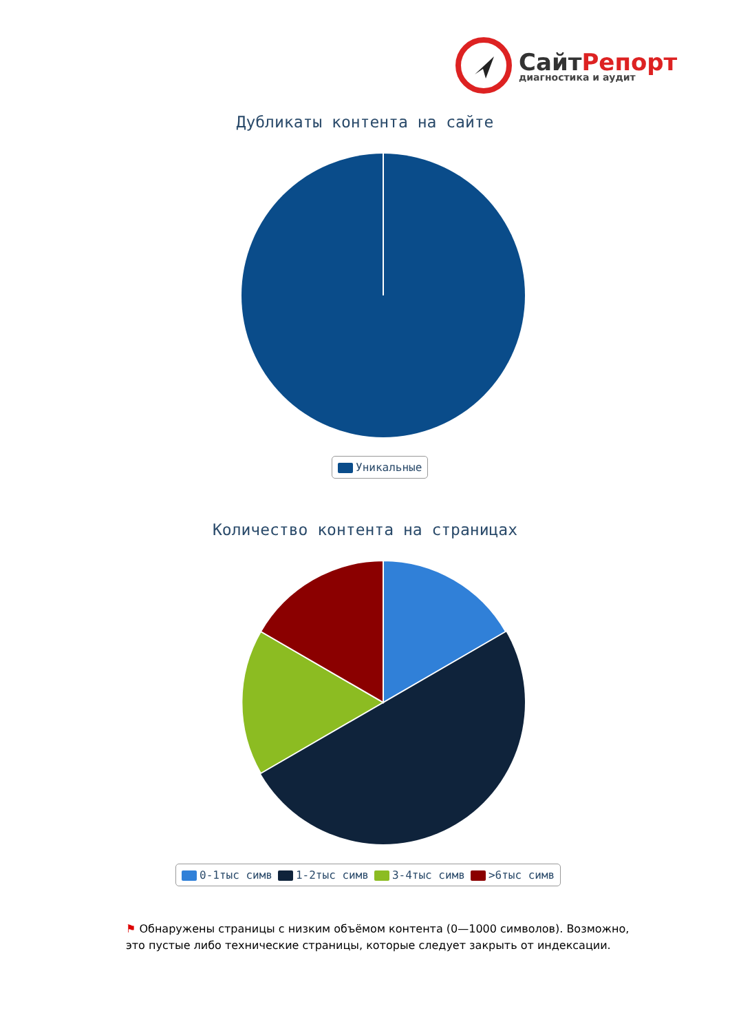СайтРепорт
диагностика и аудит
Дубликаты контента на сайте
Уникальные
Количество контента на страницах
0-1тыс симв 1-2тыс симв 3-4тыс симв >6тыс симв
⚑ Обнаружены страницы с низким объёмом контента (0—1000 символов). Возможно, это пустые либо технические страницы, которые следует закрыть от индексации.